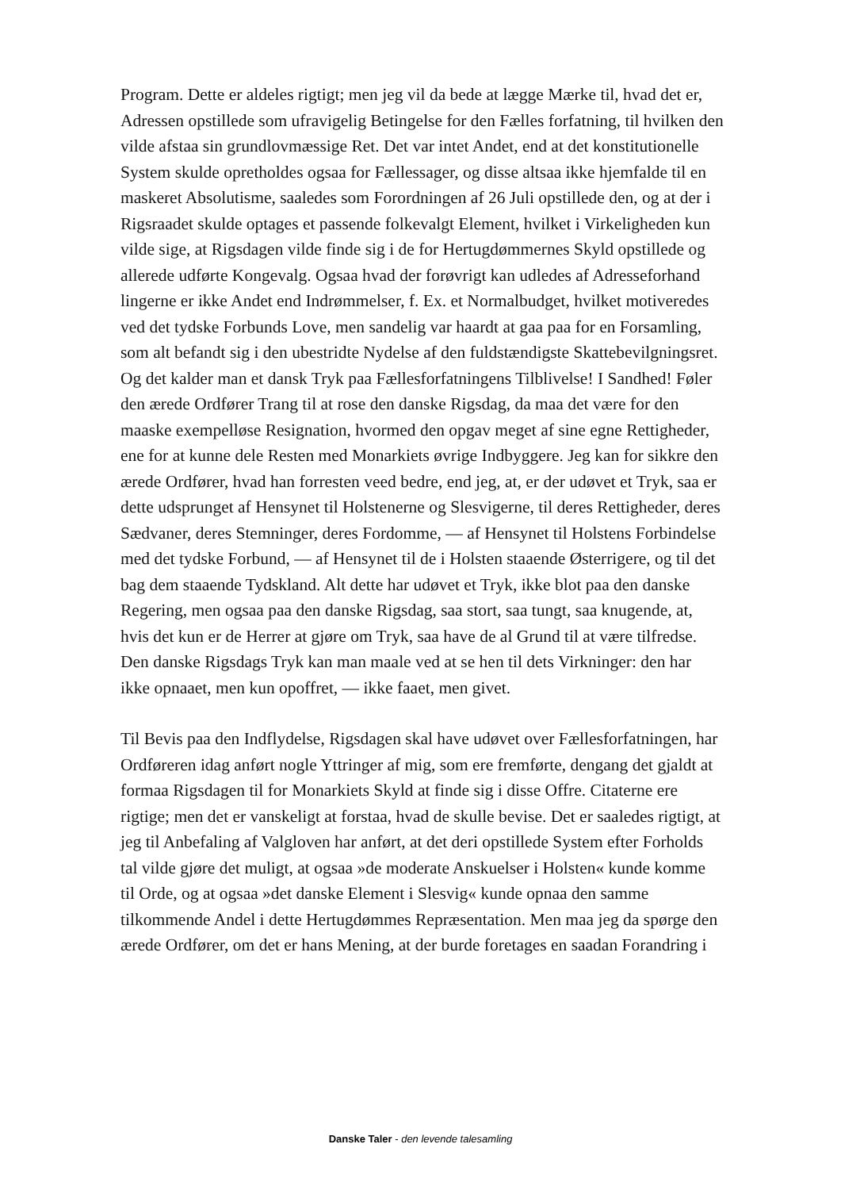Program. Dette er aldeles rigtigt; men jeg vil da bede at lægge Mærke til, hvad det er, Adressen opstillede som ufravigelig Betingelse for den Fælles forfatning, til hvilken den vilde afstaa sin grundlovmæssige Ret. Det var intet Andet, end at det konstitutionelle System skulde opretholdes ogsaa for Fællessager, og disse altsaa ikke hjemfalde til en maskeret Absolutisme, saaledes som Forordningen af 26 Juli opstillede den, og at der i Rigsraadet skulde optages et passende folkevalgt Element, hvilket i Virkeligheden kun vilde sige, at Rigsdagen vilde finde sig i de for Hertugdømmernes Skyld opstillede og allerede udførte Kongevalg. Ogsaa hvad der forøvrigt kan udledes af Adresseforhand lingerne er ikke Andet end Indrømmelser, f. Ex. et Normalbudget, hvilket motiveredes ved det tydske Forbunds Love, men sandelig var haardt at gaa paa for en Forsamling, som alt befandt sig i den ubestridte Nydelse af den fuldstændigste Skattebevilgningsret. Og det kalder man et dansk Tryk paa Fællesforfatningens Tilblivelse! I Sandhed! Føler den ærede Ordfører Trang til at rose den danske Rigsdag, da maa det være for den maaske exempelløse Resignation, hvormed den opgav meget af sine egne Rettigheder, ene for at kunne dele Resten med Monarkiets øvrige Indbyggere. Jeg kan for sikkre den ærede Ordfører, hvad han forresten veed bedre, end jeg, at, er der udøvet et Tryk, saa er dette udsprunget af Hensynet til Holstenerne og Slesvigerne, til deres Rettigheder, deres Sædvaner, deres Stemninger, deres Fordomme, — af Hensynet til Holstens Forbindelse med det tydske Forbund, — af Hensynet til de i Holsten staaende Østerrigere, og til det bag dem staaende Tydskland. Alt dette har udøvet et Tryk, ikke blot paa den danske Regering, men ogsaa paa den danske Rigsdag, saa stort, saa tungt, saa knugende, at, hvis det kun er de Herrer at gjøre om Tryk, saa have de al Grund til at være tilfredse. Den danske Rigsdags Tryk kan man maale ved at se hen til dets Virkninger: den har ikke opnaaet, men kun opoffret, — ikke faaet, men givet.
Til Bevis paa den Indflydelse, Rigsdagen skal have udøvet over Fællesforfatningen, har Ordføreren idag anført nogle Yttringer af mig, som ere fremførte, dengang det gjaldt at formaa Rigsdagen til for Monarkiets Skyld at finde sig i disse Offre. Citaterne ere rigtige; men det er vanskeligt at forstaa, hvad de skulle bevise. Det er saaledes rigtigt, at jeg til Anbefaling af Valgloven har anført, at det deri opstillede System efter Forholds tal vilde gjøre det muligt, at ogsaa »de moderate Anskuelser i Holsten« kunde komme til Orde, og at ogsaa »det danske Element i Slesvig« kunde opnaa den samme tilkommende Andel i dette Hertugdømmes Repræsentation. Men maa jeg da spørge den ærede Ordfører, om det er hans Mening, at der burde foretages en saadan Forandring i
Danske Taler - den levende talesamling